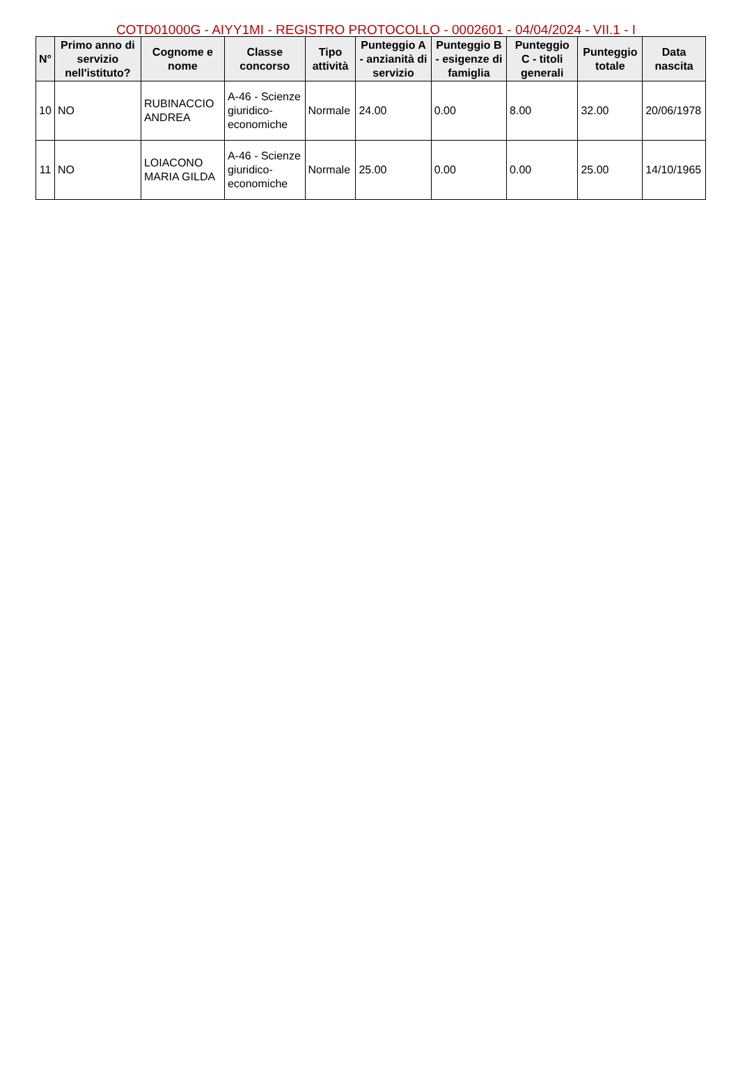COTD01000G - AIYY1MI - REGISTRO PROTOCOLLO - 0002601 - 04/04/2024 - VII.1 - I
| N° | Primo anno di servizio nell'istituto? | Cognome e nome | Classe concorso | Tipo attività | Punteggio A - anzianità di servizio | Punteggio B - esigenze di famiglia | Punteggio C - titoli generali | Punteggio totale | Data nascita |
| --- | --- | --- | --- | --- | --- | --- | --- | --- | --- |
| 10 | NO | RUBINACCIO ANDREA | A-46 - Scienze giuridico-economiche | Normale | 24.00 | 0.00 | 8.00 | 32.00 | 20/06/1978 |
| 11 | NO | LOIACONO MARIA GILDA | A-46 - Scienze giuridico-economiche | Normale | 25.00 | 0.00 | 0.00 | 25.00 | 14/10/1965 |